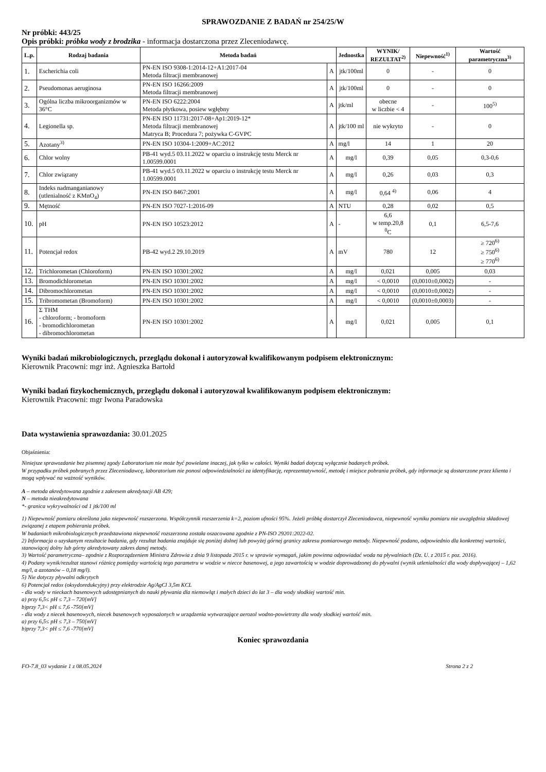SPRAWOZDANIE Z BADAŃ nr 254/25/W
Nr próbki: 443/25
Opis próbki: próbka wody z brodzika - informacja dostarczona przez Zleceniodawcę.
| L.p. | Rodzaj badania | Metoda badań | | Jednostka | WYNIK/ REZULTAT<sup>2)</sup> | Niepewność<sup>1)</sup> | Wartość parametryczna<sup>3)</sup> |
| --- | --- | --- | --- | --- | --- | --- | --- |
| 1. | Escherichia coli | PN-EN ISO 9308-1:2014-12+A1:2017-04 Metoda filtracji membranowej | A | jtk/100ml | 0 | - | 0 |
| 2. | Pseudomonas aeruginosa | PN-EN ISO 16266:2009 Metoda filtracji membranowej | A | jtk/100ml | 0 | - | 0 |
| 3. | Ogólna liczba mikroorganizmów w 36°C | PN-EN ISO 6222:2004 Metoda płytkowa, posiew wgłębny | A | jtk/ml | obecne w liczbie < 4 | - | 100<sup>5)</sup> |
| 4. | Legionella sp. | PN-EN ISO 11731:2017-08+Ap1:2019-12* Metoda filtracji membranowej Matryca B; Procedura 7; pożywka C-GVPC | A | jtk/100 ml | nie wykryto | - | 0 |
| 5. | Azotany<sup>3)</sup> | PN-EN ISO 10304-1:2009+AC:2012 | A | mg/l | 14 | 1 | 20 |
| 6. | Chlor wolny | PB-41 wyd.5 03.11.2022 w oparciu o instrukcję testu Merck nr 1.00599.0001 | A | mg/l | 0,39 | 0,05 | 0,3-0,6 |
| 7. | Chlor związany | PB-41 wyd.5 03.11.2022 w oparciu o instrukcję testu Merck nr 1.00599.0001 | A | mg/l | 0,26 | 0,03 | 0,3 |
| 8. | Indeks nadmanganianowy (utlenialność z KMnO<sub>4</sub>) | PN-EN ISO 8467:2001 | A | mg/l | 0,64 <sup>4)</sup> | 0,06 | 4 |
| 9. | Mętność | PN-EN ISO 7027-1:2016-09 | A | NTU | 0,28 | 0,02 | 0,5 |
| 10. | pH | PN-EN ISO 10523:2012 | A | - | 6,6 w temp.20,8 <sup>0</sup>C | 0,1 | 6,5-7,6 |
| 11. | Potencjał redox | PB-42 wyd.2 29.10.2019 | A | mV | 780 | 12 | ≥ 720<sup>6)</sup> ≥ 750<sup>6)</sup> ≥ 770<sup>6)</sup> |
| 12. | Trichlorometan (Chloroform) | PN-EN ISO 10301:2002 | A | mg/l | 0,021 | 0,005 | 0,03 |
| 13. | Bromodichlorometan | PN-EN ISO 10301:2002 | A | mg/l | < 0,0010 | (0,0010±0,0002) | - |
| 14. | Dibromochlorometan | PN-EN ISO 10301:2002 | A | mg/l | < 0,0010 | (0,0010±0,0002) | - |
| 15. | Tribromometan (Bromoform) | PN-EN ISO 10301:2002 | A | mg/l | < 0,0010 | (0,0010±0,0003) | - |
| 16. | Σ THM - chloroform; - bromoform - bromodichlorometan - dibromochlorometan | PN-EN ISO 10301:2002 | A | mg/l | 0,021 | 0,005 | 0,1 |
Wyniki badań mikrobiologicznych, przeglądu dokonał i autoryzował kwalifikowanym podpisem elektronicznym:
Kierownik Pracowni: mgr inż. Agnieszka Bartołd
Wyniki badań fizykochemicznych, przeglądu dokonał i autoryzował kwalifikowanym podpisem elektronicznym:
Kierownik Pracowni: mgr Iwona Paradowska
Data wystawienia sprawozdania: 30.01.2025
Objaśnienia:
Niniejsze sprawozdanie bez pisemnej zgody Laboratorium nie może być powielane inaczej, jak tylko w całości. Wyniki badań dotyczą wyłącznie badanych próbek.
W przypadku próbek pobranych przez Zleceniodawcę, laboratorium nie ponosi odpowiedzialności za identyfikację, reprezentatywność, metodę i miejsce pobrania próbek, gdy informacje są dostarczone przez klienta i mogą wpływać na ważność wyników.
A – metoda akredytowana zgodnie z zakresem akredytacji AB 429;
N – metoda nieakredytowana
*- granica wykrywalności od 1 jtk/100 ml
1) Niepewność pomiaru określona jako niepewność rozszerzona. Współczynnik rozszerzenia k=2, poziom ufności 95%. Jeżeli próbkę dostarczył Zleceniodawca, niepewność wyniku pomiaru nie uwzględnia składowej związanej z etapem pobierania próbek.
W badaniach mikrobiologicznych przedstawiona niepewność rozszerzona została oszacowana zgodnie z PN-ISO 29201:2022-02.
2) Informacja o uzyskanym rezultacie badania, gdy rezultat badania znajduje się poniżej dolnej lub powyżej górnej granicy zakresu pomiarowego metody. Niepewność podano, odpowiednio dla konkretnej wartości, stanowiącej dolny lub górny akredytowany zakres danej metody.
3) Wartość parametryczna– zgodnie z Rozporządzeniem Ministra Zdrowia z dnia 9 listopada 2015 r. w sprawie wymagań, jakim powinna odpowiadać woda na pływalniach (Dz. U. z 2015 r. poz. 2016).
4) Podany wynik/rezultat stanowi różnicę pomiędzy wartością tego parametru w wodzie w niecce basenowej, a jego zawartością w wodzie doprowadzonej do pływalni (wynik utlenialności dla wody dopływającej – 1,62 mg/l, a azotanów – 0,18 mg/l).
5) Nie dotyczy pływalni odkrytych
6) Potencjał redox (oksydoredukcyjny) przy elektrodzie Ag/AgCl 3,5m KCL
- dla wody w nieckach basenowych udostępnianych do nauki pływania dla niemowląt i małych dzieci do lat 3 – dla wody słodkiej wartość min.
a) przy 6,5≤ pH ≤ 7,3 – 720[mV]
b)przy 7,3< pH ≤ 7,6 -750[mV]
- dla wody z niecek basenowych, niecek basenowych wyposażonych w urządzenia wytwarzające aerozol wodno-powietrzny dla wody słodkiej wartość min.
a) przy 6,5≤ pH ≤ 7,3 – 750[mV]
b)przy 7,3< pH ≤ 7,6 -770[mV]
Koniec sprawozdania
FO-7.8_03 wydanie 1 z 08.05.2024 Strona 2 z 2